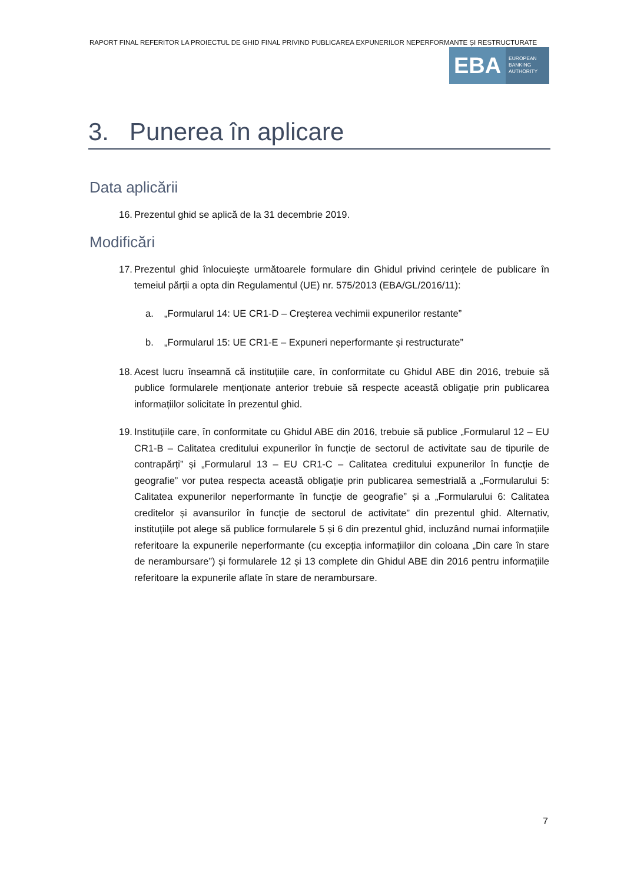RAPORT FINAL REFERITOR LA PROIECTUL DE GHID FINAL PRIVIND PUBLICAREA EXPUNERILOR NEPERFORMANTE ȘI RESTRUCTURATE
EBA
EUROPEAN
BANKING
AUTHORITY
3. Punerea în aplicare
Data aplicării
16. Prezentul ghid se aplică de la 31 decembrie 2019.
Modificări
17. Prezentul ghid înlocuiește următoarele formulare din Ghidul privind cerințele de publicare în temeiul părții a opta din Regulamentul (UE) nr. 575/2013 (EBA/GL/2016/11):
a. „Formularul 14: UE CR1-D – Creșterea vechimii expunerilor restante”
b. „Formularul 15: UE CR1-E – Expuneri neperformante și restructurate”
18. Acest lucru înseamnă că instituțiile care, în conformitate cu Ghidul ABE din 2016, trebuie să publice formularele menționate anterior trebuie să respecte această obligație prin publicarea informațiilor solicitate în prezentul ghid.
19. Instituțiile care, în conformitate cu Ghidul ABE din 2016, trebuie să publice „Formularul 12 – EU CR1-B – Calitatea creditului expunerilor în funcție de sectorul de activitate sau de tipurile de contrapărți” și „Formularul 13 – EU CR1-C – Calitatea creditului expunerilor în funcție de geografie” vor putea respecta această obligație prin publicarea semestrială a „Formularului 5: Calitatea expunerilor neperformante în funcție de geografie” și a „Formularului 6: Calitatea creditelor și avansurilor în funcție de sectorul de activitate” din prezentul ghid. Alternativ, instituțiile pot alege să publice formularele 5 și 6 din prezentul ghid, incluzând numai informațiile referitoare la expunerile neperformante (cu excepția informațiilor din coloana „Din care în stare de nerambursare”) și formularele 12 și 13 complete din Ghidul ABE din 2016 pentru informațiile referitoare la expunerile aflate în stare de nerambursare.
7